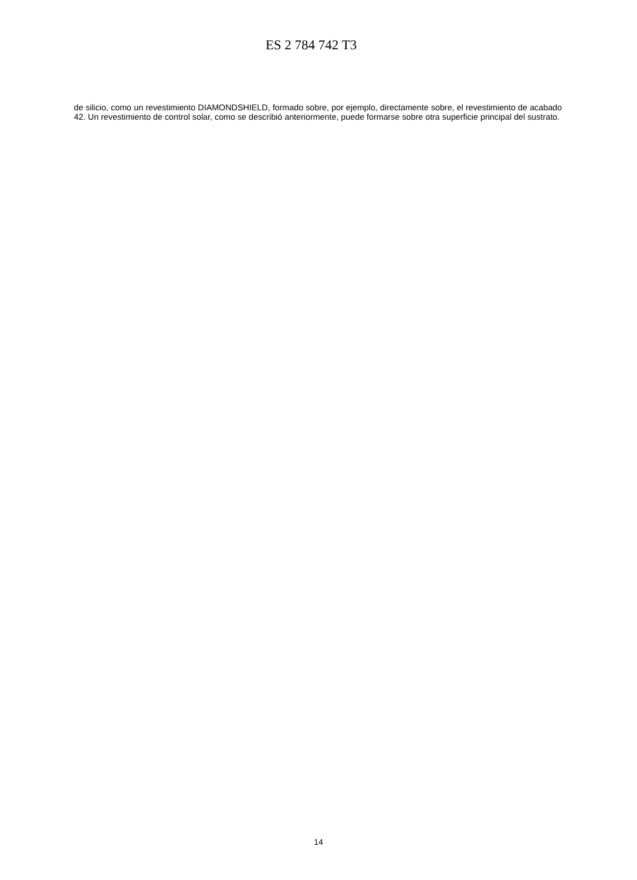ES 2 784 742 T3
de silicio, como un revestimiento DIAMONDSHIELD, formado sobre, por ejemplo, directamente sobre, el revestimiento de acabado 42. Un revestimiento de control solar, como se describió anteriormente, puede formarse sobre otra superficie principal del sustrato.
14